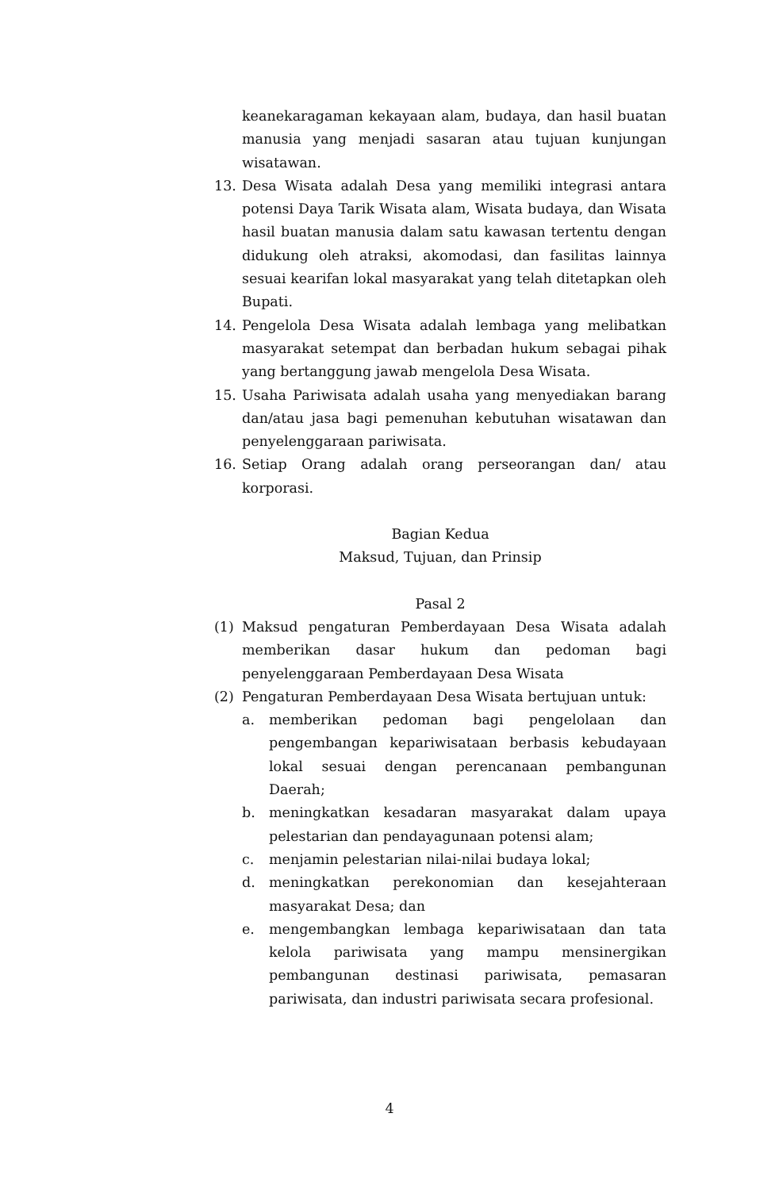keanekaragaman kekayaan alam, budaya, dan hasil buatan manusia yang menjadi sasaran atau tujuan kunjungan wisatawan.
13. Desa Wisata adalah Desa yang memiliki integrasi antara potensi Daya Tarik Wisata alam, Wisata budaya, dan Wisata hasil buatan manusia dalam satu kawasan tertentu dengan didukung oleh atraksi, akomodasi, dan fasilitas lainnya sesuai kearifan lokal masyarakat yang telah ditetapkan oleh Bupati.
14. Pengelola Desa Wisata adalah lembaga yang melibatkan masyarakat setempat dan berbadan hukum sebagai pihak yang bertanggung jawab mengelola Desa Wisata.
15. Usaha Pariwisata adalah usaha yang menyediakan barang dan/atau jasa bagi pemenuhan kebutuhan wisatawan dan penyelenggaraan pariwisata.
16. Setiap Orang adalah orang perseorangan dan/ atau korporasi.
Bagian Kedua
Maksud, Tujuan, dan Prinsip
Pasal 2
(1) Maksud pengaturan Pemberdayaan Desa Wisata adalah memberikan dasar hukum dan pedoman bagi penyelenggaraan Pemberdayaan Desa Wisata
(2) Pengaturan Pemberdayaan Desa Wisata bertujuan untuk:
a. memberikan pedoman bagi pengelolaan dan pengembangan kepariwisataan berbasis kebudayaan lokal sesuai dengan perencanaan pembangunan Daerah;
b. meningkatkan kesadaran masyarakat dalam upaya pelestarian dan pendayagunaan potensi alam;
c. menjamin pelestarian nilai-nilai budaya lokal;
d. meningkatkan perekonomian dan kesejahteraan masyarakat Desa; dan
e. mengembangkan lembaga kepariwisataan dan tata kelola pariwisata yang mampu mensinergikan pembangunan destinasi pariwisata, pemasaran pariwisata, dan industri pariwisata secara profesional.
4